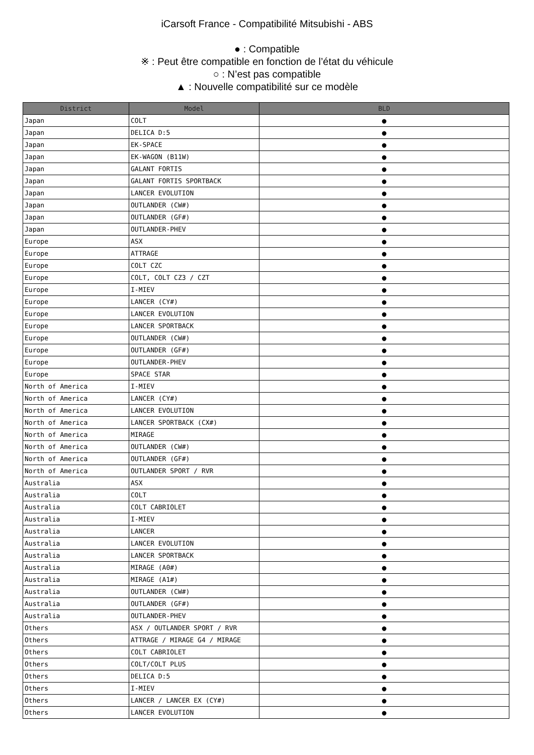iCarsoft France - Compatibilité Mitsubishi - ABS
● : Compatible
※ : Peut être compatible en fonction de l’état du véhicule
○ : N’est pas compatible
▲ : Nouvelle compatibilité sur ce modèle
| District | Model | BLD |
| --- | --- | --- |
| Japan | COLT | ● |
| Japan | DELICA D:5 | ● |
| Japan | EK-SPACE | ● |
| Japan | EK-WAGON (B11W) | ● |
| Japan | GALANT FORTIS | ● |
| Japan | GALANT FORTIS SPORTBACK | ● |
| Japan | LANCER EVOLUTION | ● |
| Japan | OUTLANDER (CW#) | ● |
| Japan | OUTLANDER (GF#) | ● |
| Japan | OUTLANDER-PHEV | ● |
| Europe | ASX | ● |
| Europe | ATTRAGE | ● |
| Europe | COLT CZC | ● |
| Europe | COLT, COLT CZ3 / CZT | ● |
| Europe | I-MIEV | ● |
| Europe | LANCER (CY#) | ● |
| Europe | LANCER EVOLUTION | ● |
| Europe | LANCER SPORTBACK | ● |
| Europe | OUTLANDER (CW#) | ● |
| Europe | OUTLANDER (GF#) | ● |
| Europe | OUTLANDER-PHEV | ● |
| Europe | SPACE STAR | ● |
| North of America | I-MIEV | ● |
| North of America | LANCER (CY#) | ● |
| North of America | LANCER EVOLUTION | ● |
| North of America | LANCER SPORTBACK (CX#) | ● |
| North of America | MIRAGE | ● |
| North of America | OUTLANDER (CW#) | ● |
| North of America | OUTLANDER (GF#) | ● |
| North of America | OUTLANDER SPORT / RVR | ● |
| Australia | ASX | ● |
| Australia | COLT | ● |
| Australia | COLT CABRIOLET | ● |
| Australia | I-MIEV | ● |
| Australia | LANCER | ● |
| Australia | LANCER EVOLUTION | ● |
| Australia | LANCER SPORTBACK | ● |
| Australia | MIRAGE (A0#) | ● |
| Australia | MIRAGE (A1#) | ● |
| Australia | OUTLANDER (CW#) | ● |
| Australia | OUTLANDER (GF#) | ● |
| Australia | OUTLANDER-PHEV | ● |
| Others | ASX / OUTLANDER SPORT / RVR | ● |
| Others | ATTRAGE / MIRAGE G4 / MIRAGE | ● |
| Others | COLT CABRIOLET | ● |
| Others | COLT/COLT PLUS | ● |
| Others | DELICA D:5 | ● |
| Others | I-MIEV | ● |
| Others | LANCER / LANCER EX (CY#) | ● |
| Others | LANCER EVOLUTION | ● |